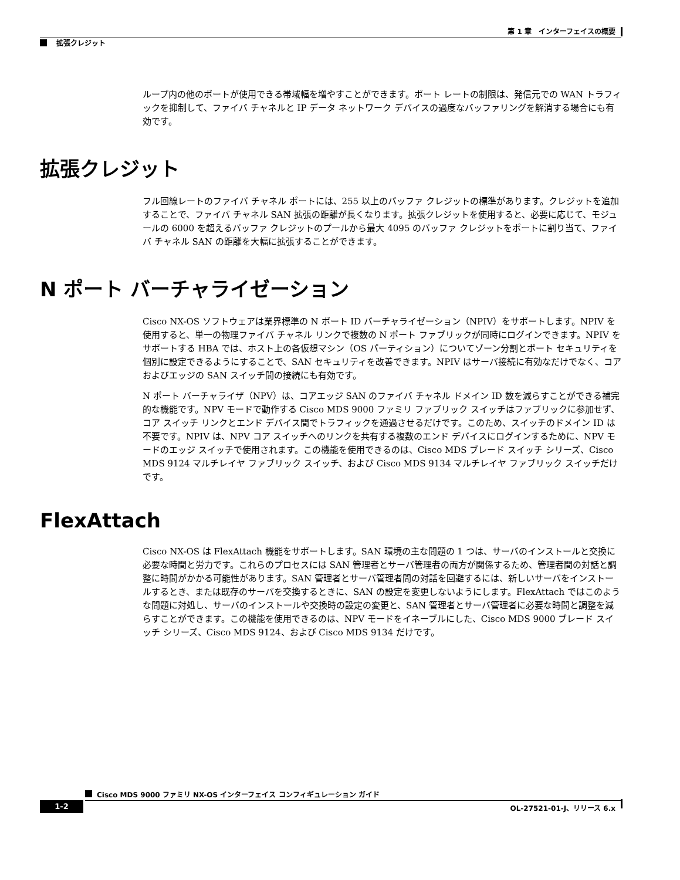第 1 章　インターフェイスの概要
拡張クレジット
ループ内の他のポートが使用できる帯域幅を増やすことができます。ポート レートの制限は、発信元での WAN トラフィックを抑制して、ファイバ チャネルと IP データ ネットワーク デバイスの過度なバッファリングを解消する場合にも有効です。
拡張クレジット
フル回線レートのファイバ チャネル ポートには、255 以上のバッファ クレジットの標準があります。クレジットを追加することで、ファイバ チャネル SAN 拡張の距離が長くなります。拡張クレジットを使用すると、必要に応じて、モジュールの 6000 を超えるバッファ クレジットのプールから最大 4095 のバッファ クレジットをポートに割り当て、ファイバ チャネル SAN の距離を大幅に拡張することができます。
N ポート バーチャライゼーション
Cisco NX-OS ソフトウェアは業界標準の N ポート ID バーチャライゼーション（NPIV）をサポートします。NPIV を使用すると、単一の物理ファイバ チャネル リンクで複数の N ポート ファブリックが同時にログインできます。NPIV をサポートする HBA では、ホスト上の各仮想マシン（OS パーティション）についてゾーン分割とポート セキュリティを個別に設定できるようにすることで、SAN セキュリティを改善できます。NPIV はサーバ接続に有効なだけでなく、コアおよびエッジの SAN スイッチ間の接続にも有効です。
N ポート バーチャライザ（NPV）は、コアエッジ SAN のファイバ チャネル ドメイン ID 数を減らすことができる補完的な機能です。NPV モードで動作する Cisco MDS 9000 ファミリ ファブリック スイッチはファブリックに参加せず、コア スイッチ リンクとエンド デバイス間でトラフィックを通過させるだけです。このため、スイッチのドメイン ID は不要です。NPIV は、NPV コア スイッチへのリンクを共有する複数のエンド デバイスにログインするために、NPV モードのエッジ スイッチで使用されます。この機能を使用できるのは、Cisco MDS ブレード スイッチ シリーズ、Cisco MDS 9124 マルチレイヤ ファブリック スイッチ、および Cisco MDS 9134 マルチレイヤ ファブリック スイッチだけです。
FlexAttach
Cisco NX-OS は FlexAttach 機能をサポートします。SAN 環境の主な問題の 1 つは、サーバのインストールと交換に必要な時間と労力です。これらのプロセスには SAN 管理者とサーバ管理者の両方が関係するため、管理者間の対話と調整に時間がかかる可能性があります。SAN 管理者とサーバ管理者間の対話を回避するには、新しいサーバをインストールするとき、または既存のサーバを交換するときに、SAN の設定を変更しないようにします。FlexAttach ではこのような問題に対処し、サーバのインストールや交換時の設定の変更と、SAN 管理者とサーバ管理者に必要な時間と調整を減らすことができます。この機能を使用できるのは、NPV モードをイネーブルにした、Cisco MDS 9000 ブレード スイッチ シリーズ、Cisco MDS 9124、および Cisco MDS 9134 だけです。
Cisco MDS 9000 ファミリ NX-OS インターフェイス コンフィギュレーション ガイド
1-2 OL-27521-01-J、リリース 6.x